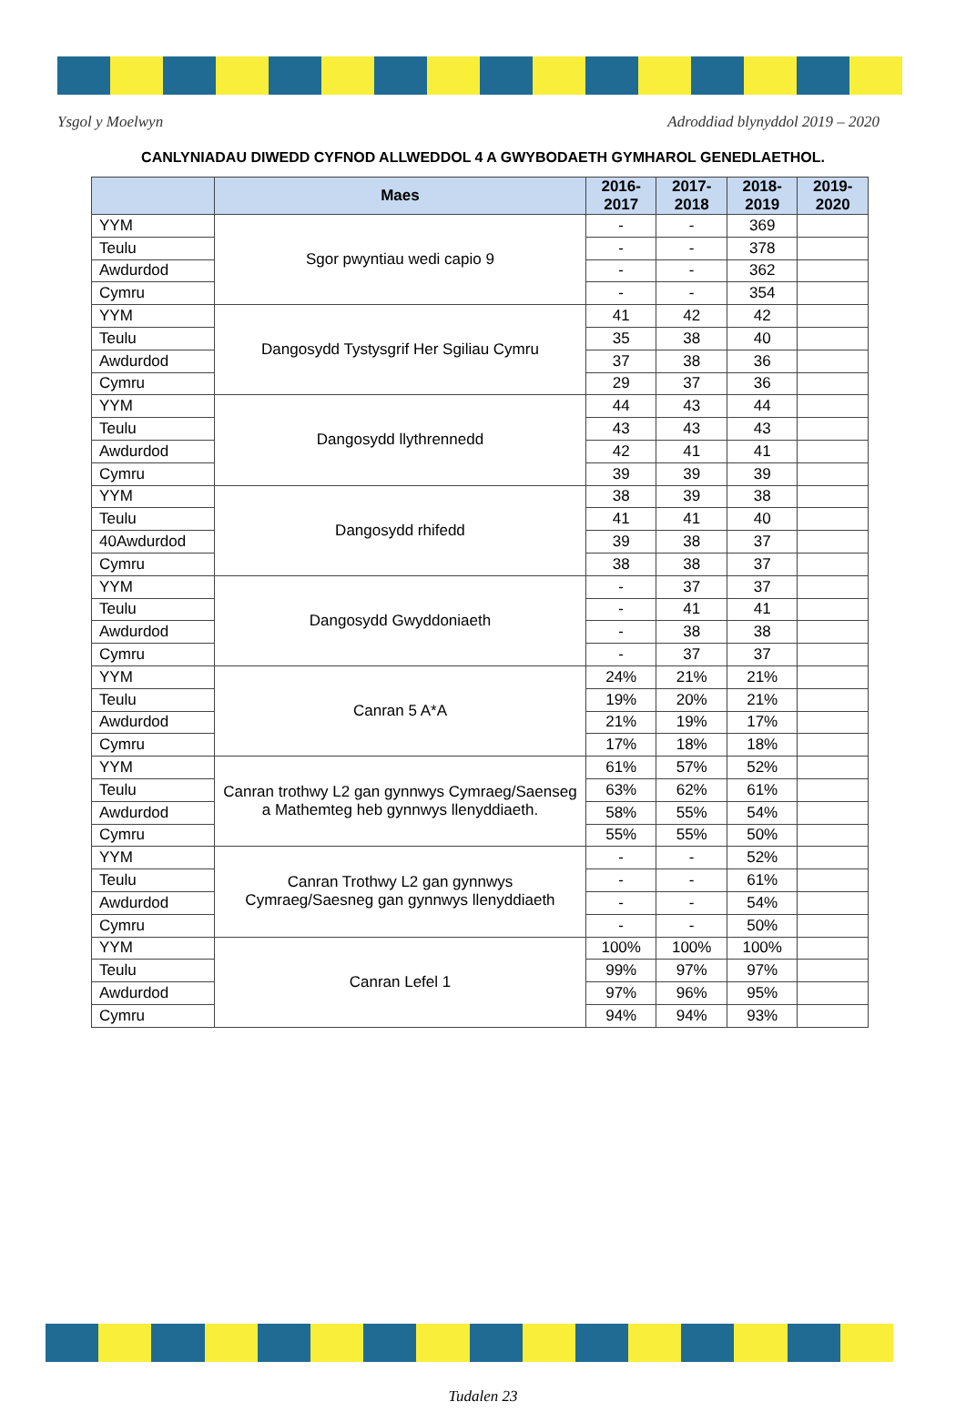Ysgol y Moelwyn Adroddiad blynyddol 2019 – 2020
CANLYNIADAU DIWEDD CYFNOD ALLWEDDOL 4 A GWYBODAETH GYMHAROL GENEDLAETHOL.
| | Maes | 2016-2017 | 2017-2018 | 2018-2019 | 2019-2020 |
| --- | --- | --- | --- | --- | --- |
| YYM | Sgor pwyntiau wedi capio 9 | - | - | 369 | |
| Teulu | | - | - | 378 | |
| Awdurdod | | - | - | 362 | |
| Cymru | | - | - | 354 | |
| YYM | Dangosydd Tystysgrif Her Sgiliau Cymru | 41 | 42 | 42 | |
| Teulu | | 35 | 38 | 40 | |
| Awdurdod | | 37 | 38 | 36 | |
| Cymru | | 29 | 37 | 36 | |
| YYM | Dangosydd llythrennedd | 44 | 43 | 44 | |
| Teulu | | 43 | 43 | 43 | |
| Awdurdod | | 42 | 41 | 41 | |
| Cymru | | 39 | 39 | 39 | |
| YYM | Dangosydd rhifedd | 38 | 39 | 38 | |
| Teulu | | 41 | 41 | 40 | |
| 40Awdurdod | | 39 | 38 | 37 | |
| Cymru | | 38 | 38 | 37 | |
| YYM | Dangosydd Gwyddoniaeth | - | 37 | 37 | |
| Teulu | | - | 41 | 41 | |
| Awdurdod | | - | 38 | 38 | |
| Cymru | | - | 37 | 37 | |
| YYM | Canran 5 A*A | 24% | 21% | 21% | |
| Teulu | | 19% | 20% | 21% | |
| Awdurdod | | 21% | 19% | 17% | |
| Cymru | | 17% | 18% | 18% | |
| YYM | Canran trothwy L2 gan gynnwys Cymraeg/Saenseg a Mathemteg heb gynnwys llenyddiaeth. | 61% | 57% | 52% | |
| Teulu | | 63% | 62% | 61% | |
| Awdurdod | | 58% | 55% | 54% | |
| Cymru | | 55% | 55% | 50% | |
| YYM | Canran Trothwy L2 gan gynnwys Cymraeg/Saesneg gan gynnwys llenyddiaeth | - | - | 52% | |
| Teulu | | - | - | 61% | |
| Awdurdod | | - | - | 54% | |
| Cymru | | - | - | 50% | |
| YYM | Canran Lefel 1 | 100% | 100% | 100% | |
| Teulu | | 99% | 97% | 97% | |
| Awdurdod | | 97% | 96% | 95% | |
| Cymru | | 94% | 94% | 93% | |
Tudalen 23